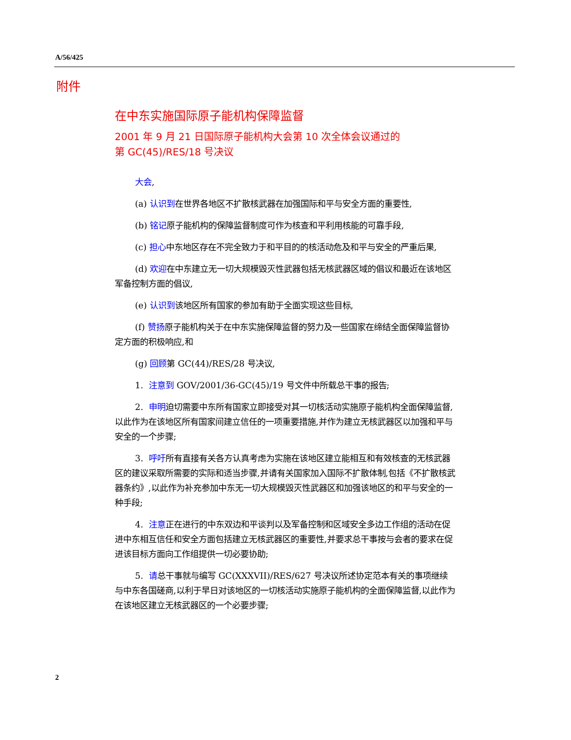A/56/425
附件
在中东实施国际原子能机构保障监督
2001 年 9 月 21 日国际原子能机构大会第 10 次全体会议通过的
第 GC(45)/RES/18 号决议
大会,
(a) 认识到在世界各地区不扩散核武器在加强国际和平与安全方面的重要性,
(b) 铭记原子能机构的保障监督制度可作为核查和平利用核能的可靠手段,
(c) 担心中东地区存在不完全致力于和平目的的核活动危及和平与安全的严重后果,
(d) 欢迎在中东建立无一切大规模毁灭性武器包括无核武器区域的倡议和最近在该地区军备控制方面的倡议,
(e) 认识到该地区所有国家的参加有助于全面实现这些目标,
(f) 赞扬原子能机构关于在中东实施保障监督的努力及一些国家在缔结全面保障监督协定方面的积极响应,和
(g) 回顾第 GC(44)/RES/28 号决议,
1. 注意到 GOV/2001/36-GC(45)/19 号文件中所载总干事的报告;
2. 申明迫切需要中东所有国家立即接受对其一切核活动实施原子能机构全面保障监督,以此作为在该地区所有国家间建立信任的一项重要措施,并作为建立无核武器区以加强和平与安全的一个步骤;
3. 呼吁所有直接有关各方认真考虑为实施在该地区建立能相互和有效核查的无核武器区的建议采取所需要的实际和适当步骤,并请有关国家加入国际不扩散体制,包括《不扩散核武器条约》,以此作为补充参加中东无一切大规模毁灭性武器区和加强该地区的和平与安全的一种手段;
4. 注意正在进行的中东双边和平谈判以及军备控制和区域安全多边工作组的活动在促进中东相互信任和安全方面包括建立无核武器区的重要性,并要求总干事按与会者的要求在促进该目标方面向工作组提供一切必要协助;
5. 请总干事就与编写 GC(XXXVII)/RES/627 号决议所述协定范本有关的事项继续与中东各国磋商,以利于早日对该地区的一切核活动实施原子能机构的全面保障监督,以此作为在该地区建立无核武器区的一个必要步骤;
2